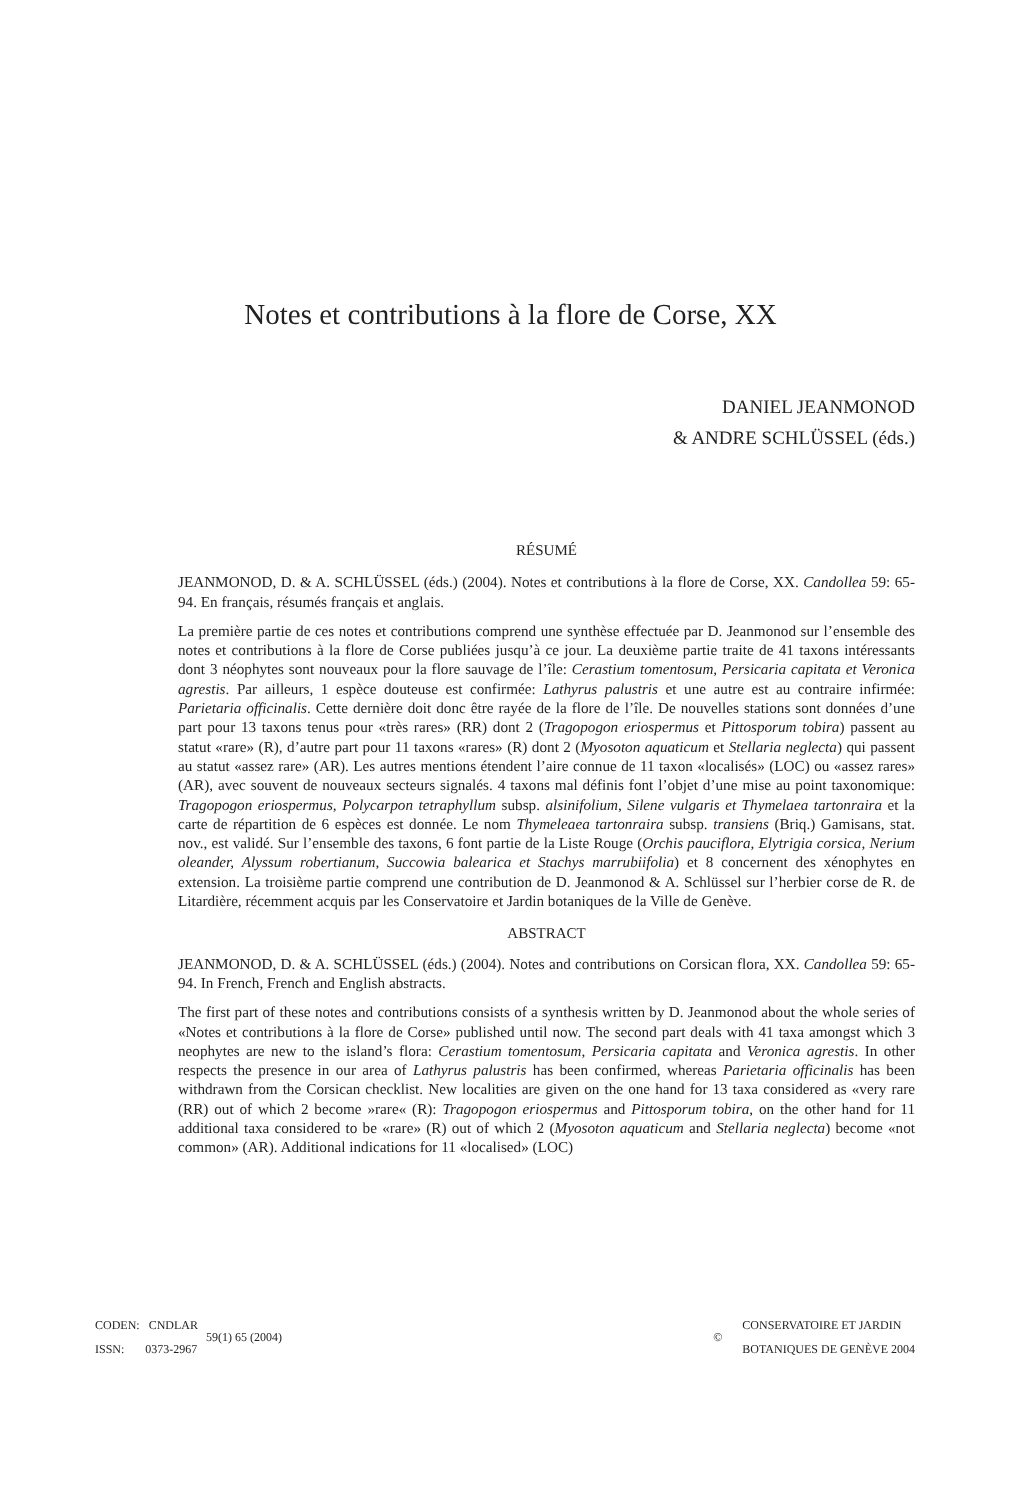Notes et contributions à la flore de Corse, XX
DANIEL JEANMONOD
& ANDRE SCHLÜSSEL (éds.)
RÉSUMÉ
JEANMONOD, D. & A. SCHLÜSSEL (éds.) (2004). Notes et contributions à la flore de Corse, XX. Candollea 59: 65-94. En français, résumés français et anglais.
La première partie de ces notes et contributions comprend une synthèse effectuée par D. Jeanmonod sur l’ensemble des notes et contributions à la flore de Corse publiées jusqu’à ce jour. La deuxième partie traite de 41 taxons intéressants dont 3 néophytes sont nouveaux pour la flore sauvage de l’île: Cerastium tomentosum, Persicaria capitata et Veronica agrestis. Par ailleurs, 1 espèce douteuse est confirmée: Lathyrus palustris et une autre est au contraire infirmée: Parietaria officinalis. Cette dernière doit donc être rayée de la flore de l’île. De nouvelles stations sont données d’une part pour 13 taxons tenus pour «très rares» (RR) dont 2 (Tragopogon eriospermus et Pittosporum tobira) passent au statut «rare» (R), d’autre part pour 11 taxons «rares» (R) dont 2 (Myosoton aquaticum et Stellaria neglecta) qui passent au statut «assez rare» (AR). Les autres mentions étendent l’aire connue de 11 taxon «localisés» (LOC) ou «assez rares» (AR), avec souvent de nouveaux secteurs signalés. 4 taxons mal définis font l’objet d’une mise au point taxonomique: Tragopogon eriospermus, Polycarpon tetraphyllum subsp. alsinifolium, Silene vulgaris et Thymelaea tartonraira et la carte de répartition de 6 espèces est donnée. Le nom Thymeleaea tartonraira subsp. transiens (Briq.) Gamisans, stat. nov., est validé. Sur l’ensemble des taxons, 6 font partie de la Liste Rouge (Orchis pauciflora, Elytrigia corsica, Nerium oleander, Alyssum robertianum, Succowia balearica et Stachys marrubiifolia) et 8 concernent des xénophytes en extension. La troisième partie comprend une contribution de D. Jeanmonod & A. Schlüssel sur l’herbier corse de R. de Litardière, récemment acquis par les Conservatoire et Jardin botaniques de la Ville de Genève.
ABSTRACT
JEANMONOD, D. & A. SCHLÜSSEL (éds.) (2004). Notes and contributions on Corsican flora, XX. Candollea 59: 65-94. In French, French and English abstracts.
The first part of these notes and contributions consists of a synthesis written by D. Jeanmonod about the whole series of «Notes et contributions à la flore de Corse» published until now. The second part deals with 41 taxa amongst which 3 neophytes are new to the island’s flora: Cerastium tomentosum, Persicaria capitata and Veronica agrestis. In other respects the presence in our area of Lathyrus palustris has been confirmed, whereas Parietaria officinalis has been withdrawn from the Corsican checklist. New localities are given on the one hand for 13 taxa considered as «very rare (RR) out of which 2 become »rare« (R): Tragopogon eriospermus and Pittosporum tobira, on the other hand for 11 additional taxa considered to be «rare» (R) out of which 2 (Myosoton aquaticum and Stellaria neglecta) become «not common» (AR). Additional indications for 11 «localised» (LOC)
CODEN: CNDLAR
ISSN: 0373-2967
59(1) 65 (2004) ©
CONSERVATOIRE ET JARDIN
BOTANIQUES DE GENÈVE 2004